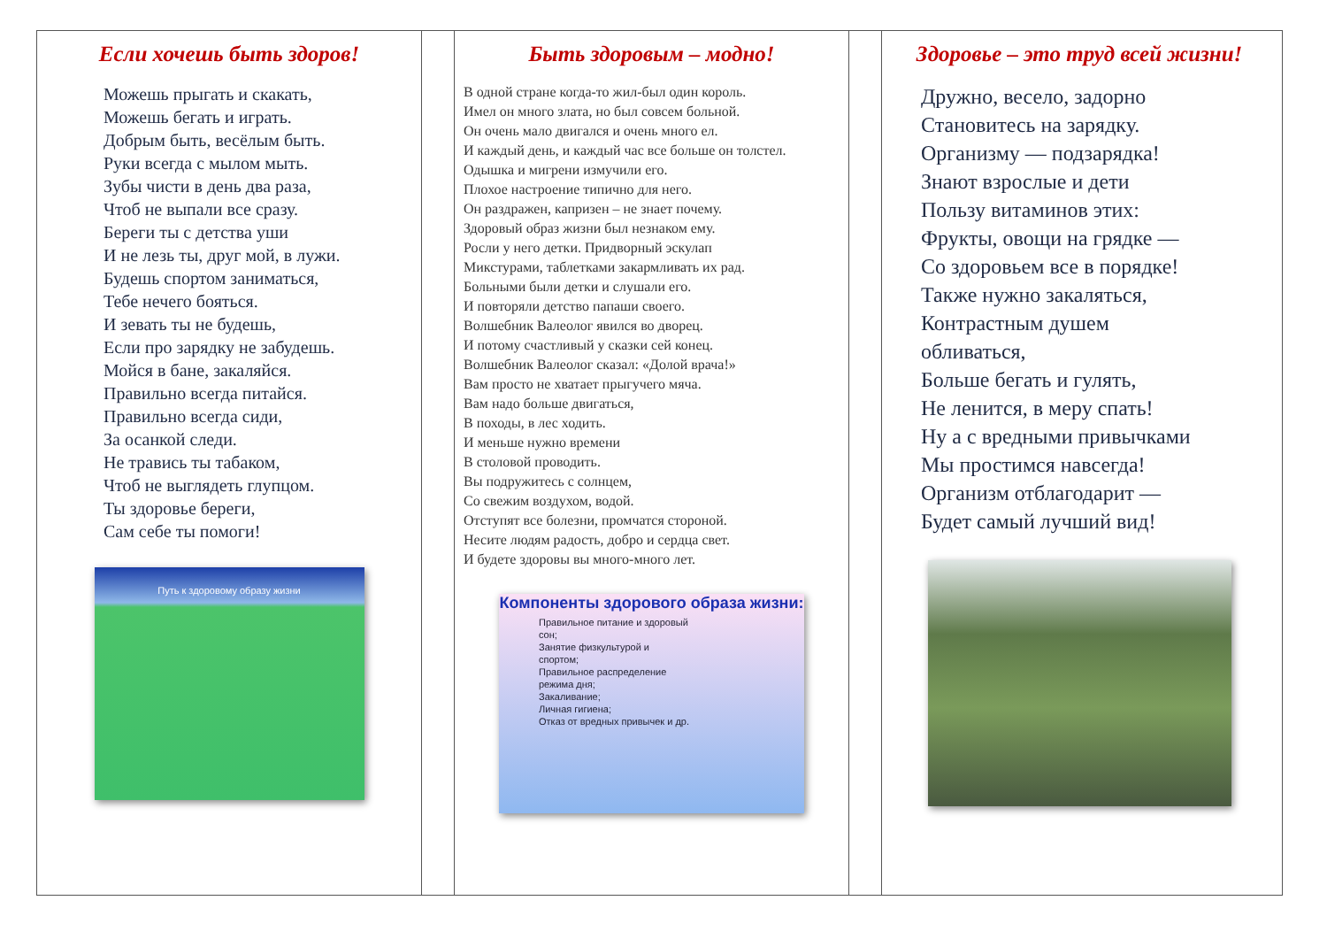Если хочешь быть здоров!
Можешь прыгать и скакать,
Можешь бегать и играть.
Добрым быть, весёлым быть.
Руки всегда с мылом мыть.
Зубы чисти в день два раза,
Чтоб не выпали все сразу.
Береги ты с детства уши
И не лезь ты, друг мой, в лужи.
Будешь спортом заниматься,
Тебе нечего бояться.
И зевать ты не будешь,
Если про зарядку не забудешь.
Мойся в бане, закаляйся.
Правильно всегда питайся.
Правильно всегда сиди,
За осанкой следи.
Не травись ты табаком,
Чтоб не выглядеть глупцом.
Ты здоровье береги,
Сам себе ты помоги!
Путь к здоровому образу жизни
Быть здоровым – модно!
В одной стране когда-то жил-был один король.
Имел он много злата, но был совсем больной.
Он очень мало двигался и очень много ел.
И каждый день, и каждый час все больше он толстел.
Одышка и мигрени измучили его.
Плохое настроение типично для него.
Он раздражен, капризен – не знает почему.
Здоровый образ жизни был незнаком ему.
Росли у него детки. Придворный эскулап
Микстурами, таблетками закармливать их рад.
Больными были детки и слушали его.
И повторяли детство папаши своего.
Волшебник Валеолог явился во дворец.
И потому счастливый у сказки сей конец.
Волшебник Валеолог сказал: «Долой врача!»
Вам просто не хватает прыгучего мяча.
Вам надо больше двигаться,
В походы, в лес ходить.
И меньше нужно времени
В столовой проводить.
Вы подружитесь с солнцем,
Со свежим воздухом, водой.
Отступят все болезни, промчатся стороной.
Несите людям радость, добро и сердца свет.
И будете здоровы вы много-много лет.
Компоненты здорового образа жизни:
Правильное питание и здоровый сон;
Занятие физкультурой и спортом;
Правильное распределение режима дня;
Закаливание;
Личная гигиена;
Отказ от вредных привычек и др.
Здоровье – это труд всей жизни!
Дружно, весело, задорно
Становитесь на зарядку.
Организму — подзарядка!
Знают взрослые и дети
Пользу витаминов этих:
Фрукты, овощи на грядке —
Со здоровьем все в порядке!
Также нужно закаляться,
Контрастным душем
обливаться,
Больше бегать и гулять,
Не ленится, в меру спать!
Ну а с вредными привычками
Мы простимся навсегда!
Организм отблагодарит —
Будет самый лучший вид!